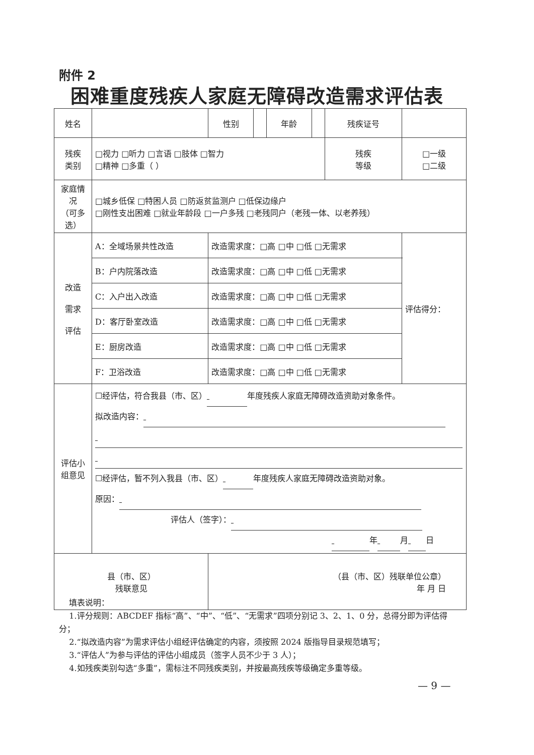附件 2
困难重度残疾人家庭无障碍改造需求评估表
| 姓名 | | | 性别 | | 年龄 | | 残疾证号 | | |
| 残疾 类别 | □视力 □听力 □言语 □肢体 □智力 □精神 □多重（ ） | | | | | | 残疾 等级 | □一级 □二级 | |
| 家庭情况 （可多选） | □城乡低保 □特困人员 □防返贫监测户 □低保边缘户 □刚性支出困难 □就业年龄段 □一户多残 □老残同户（老残一体、以老养残） | | | | | | | | |
| 改造 需求 评估 | A：全域场景共性改造 | | 改造需求度：□高 □中 □低 □无需求 | | | | | | 评估得分： |
| | B：户内院落改造 | | 改造需求度：□高 □中 □低 □无需求 | | | | | | |
| | C：入户出入改造 | | 改造需求度：□高 □中 □低 □无需求 | | | | | | |
| | D：客厅卧室改造 | | 改造需求度：□高 □中 □低 □无需求 | | | | | | |
| | E：厨房改造 | | 改造需求度：□高 □中 □低 □无需求 | | | | | | |
| | F：卫浴改造 | | 改造需求度：□高 □中 □低 □无需求 | | | | | | |
| 评估小 组意见 | ☐经评估，符合我县（市、区） 年度残疾人家庭无障碍改造资助对象条件。 拟改造内容： ☐经评估，暂不列入我县（市、区） 年度残疾人家庭无障碍改造资助对象。 原因： 评估人（签字）： 年 月 日 | | | | | | | | |
| 县（市、区） 残联意见 | | （县（市、区）残联单位公章） 年 月 日 | | | | | | | |
填表说明：
1.评分规则：ABCDEF 指标“高”、“中”、“低”、“无需求”四项分别记 3、2、1、0 分，总得分即为评估得分；
2.“拟改造内容”为需求评估小组经评估确定的内容，须按照 2024 版指导目录规范填写；
3.“评估人”为参与评估的评估小组成员（签字人员不少于 3 人）；
4.如残疾类别勾选“多重”，需标注不同残疾类别，并按最高残疾等级确定多重等级。
— 9 —